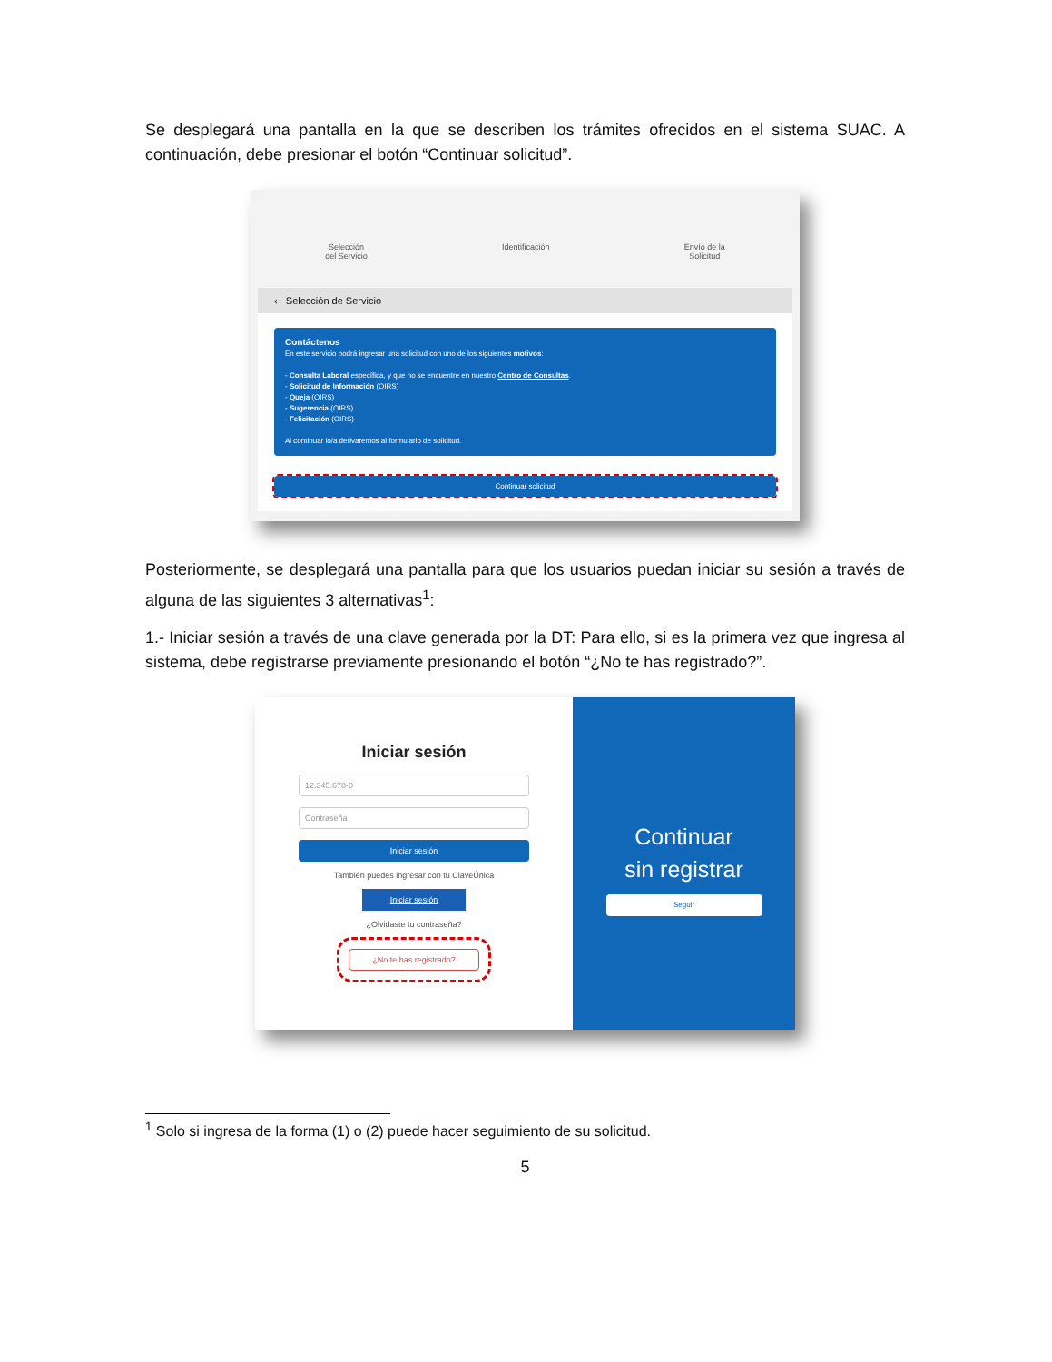Se desplegará una pantalla en la que se describen los trámites ofrecidos en el sistema SUAC. A continuación, debe presionar el botón “Continuar solicitud”.
Selección
del Servicio Identificación Envío de la
Solicitud
‹ Selección de Servicio
Contáctenos
En este servicio podrá ingresar una solicitud con uno de los siguientes motivos:
- Consulta Laboral específica, y que no se encuentre en nuestro Centro de Consultas.
- Solicitud de Información (OIRS)
- Queja (OIRS)
- Sugerencia (OIRS)
- Felicitación (OIRS)
Al continuar lo/a derivaremos al formulario de solicitud.
Continuar solicitud
Posteriormente, se desplegará una pantalla para que los usuarios puedan iniciar su sesión a través de alguna de las siguientes 3 alternativas<sup>1</sup>:
1.- Iniciar sesión a través de una clave generada por la DT: Para ello, si es la primera vez que ingresa al sistema, debe registrarse previamente presionando el botón “¿No te has registrado?”.
Iniciar sesión
12.345.678-0
Contraseña
Iniciar sesión
También puedes ingresar con tu ClaveÚnica
Iniciar sesión
¿Olvidaste tu contraseña?
¿No te has registrado?
Continuar
sin registrar
Seguir
<sup>1</sup> Solo si ingresa de la forma (1) o (2) puede hacer seguimiento de su solicitud.
5